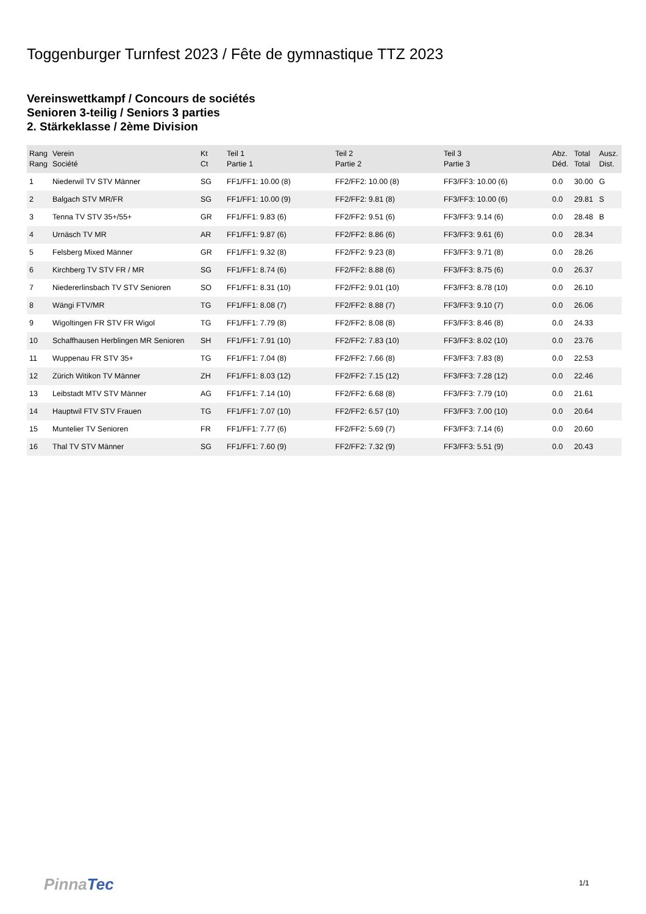Toggenburger Turnfest 2023 / Fête de gymnastique TTZ 2023
Vereinswettkampf / Concours de sociétés
Senioren 3-teilig / Seniors 3 parties
2. Stärkeklasse / 2ème Division
| Rang Rang | Verein Société | Kt Ct | Teil 1 Partie 1 | Teil 2 Partie 2 | Teil 3 Partie 3 | Abz. Déd. | Total Total | Ausz. Dist. |
| --- | --- | --- | --- | --- | --- | --- | --- | --- |
| 1 | Niederwil TV STV Männer | SG | FF1/FF1: 10.00 (8) | FF2/FF2: 10.00 (8) | FF3/FF3: 10.00 (6) | 0.0 | 30.00 | G |
| 2 | Balgach STV MR/FR | SG | FF1/FF1: 10.00 (9) | FF2/FF2: 9.81 (8) | FF3/FF3: 10.00 (6) | 0.0 | 29.81 | S |
| 3 | Tenna TV STV 35+/55+ | GR | FF1/FF1: 9.83 (6) | FF2/FF2: 9.51 (6) | FF3/FF3: 9.14 (6) | 0.0 | 28.48 | B |
| 4 | Urnäsch TV MR | AR | FF1/FF1: 9.87 (6) | FF2/FF2: 8.86 (6) | FF3/FF3: 9.61 (6) | 0.0 | 28.34 | |
| 5 | Felsberg Mixed Männer | GR | FF1/FF1: 9.32 (8) | FF2/FF2: 9.23 (8) | FF3/FF3: 9.71 (8) | 0.0 | 28.26 | |
| 6 | Kirchberg TV STV FR / MR | SG | FF1/FF1: 8.74 (6) | FF2/FF2: 8.88 (6) | FF3/FF3: 8.75 (6) | 0.0 | 26.37 | |
| 7 | Niedererlinsbach TV STV Senioren | SO | FF1/FF1: 8.31 (10) | FF2/FF2: 9.01 (10) | FF3/FF3: 8.78 (10) | 0.0 | 26.10 | |
| 8 | Wängi FTV/MR | TG | FF1/FF1: 8.08 (7) | FF2/FF2: 8.88 (7) | FF3/FF3: 9.10 (7) | 0.0 | 26.06 | |
| 9 | Wigoltingen FR STV FR Wigol | TG | FF1/FF1: 7.79 (8) | FF2/FF2: 8.08 (8) | FF3/FF3: 8.46 (8) | 0.0 | 24.33 | |
| 10 | Schaffhausen Herblingen MR Senioren | SH | FF1/FF1: 7.91 (10) | FF2/FF2: 7.83 (10) | FF3/FF3: 8.02 (10) | 0.0 | 23.76 | |
| 11 | Wuppenau FR STV 35+ | TG | FF1/FF1: 7.04 (8) | FF2/FF2: 7.66 (8) | FF3/FF3: 7.83 (8) | 0.0 | 22.53 | |
| 12 | Zürich Witikon TV Männer | ZH | FF1/FF1: 8.03 (12) | FF2/FF2: 7.15 (12) | FF3/FF3: 7.28 (12) | 0.0 | 22.46 | |
| 13 | Leibstadt MTV STV Männer | AG | FF1/FF1: 7.14 (10) | FF2/FF2: 6.68 (8) | FF3/FF3: 7.79 (10) | 0.0 | 21.61 | |
| 14 | Hauptwil FTV STV Frauen | TG | FF1/FF1: 7.07 (10) | FF2/FF2: 6.57 (10) | FF3/FF3: 7.00 (10) | 0.0 | 20.64 | |
| 15 | Muntelier TV Senioren | FR | FF1/FF1: 7.77 (6) | FF2/FF2: 5.69 (7) | FF3/FF3: 7.14 (6) | 0.0 | 20.60 | |
| 16 | Thal TV STV Männer | SG | FF1/FF1: 7.60 (9) | FF2/FF2: 7.32 (9) | FF3/FF3: 5.51 (9) | 0.0 | 20.43 | |
Pinna Tec 1/1